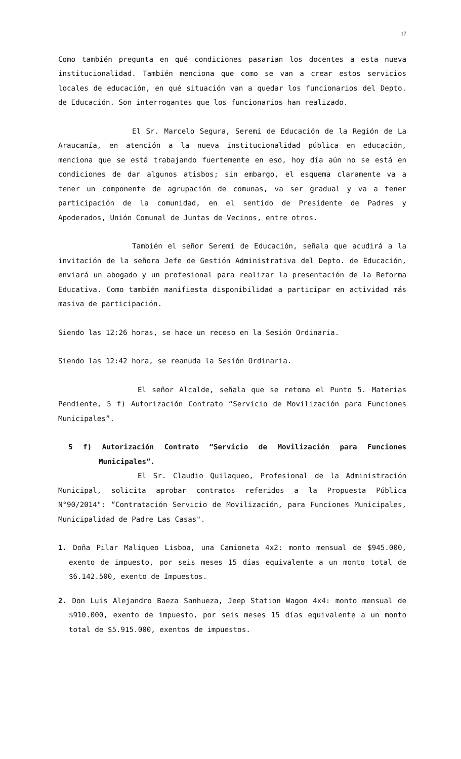17
Como también pregunta en qué condiciones pasarían los docentes a esta nueva institucionalidad. También menciona que como se van a crear estos servicios locales de educación, en qué situación van a quedar los funcionarios del Depto. de Educación. Son interrogantes que los funcionarios han realizado.
El Sr. Marcelo Segura, Seremi de Educación de la Región de La Araucanía, en atención a la nueva institucionalidad pública en educación, menciona que se está trabajando fuertemente en eso, hoy día aún no se está en condiciones de dar algunos atisbos; sin embargo, el esquema claramente va a tener un componente de agrupación de comunas, va ser gradual y va a tener participación de la comunidad, en el sentido de Presidente de Padres y Apoderados, Unión Comunal de Juntas de Vecinos, entre otros.
También el señor Seremi de Educación, señala que acudirá a la invitación de la señora Jefe de Gestión Administrativa del Depto. de Educación, enviará un abogado y un profesional para realizar la presentación de la Reforma Educativa. Como también manifiesta disponibilidad a participar en actividad más masiva de participación.
Siendo las 12:26 horas, se hace un receso en la Sesión Ordinaria.
Siendo las 12:42 hora, se reanuda la Sesión Ordinaria.
El señor Alcalde, señala que se retoma el Punto 5. Materias Pendiente, 5 f) Autorización Contrato “Servicio de Movilización para Funciones Municipales”.
5 f) Autorización Contrato “Servicio de Movilización para Funciones Municipales”.
El Sr. Claudio Quilaqueo, Profesional de la Administración Municipal, solicita aprobar contratos referidos a la Propuesta Pública N°90/2014": “Contratación Servicio de Movilización, para Funciones Municipales, Municipalidad de Padre Las Casas".
1. Doña Pilar Maliqueo Lisboa, una Camioneta 4x2: monto mensual de $945.000, exento de impuesto, por seis meses 15 días equivalente a un monto total de $6.142.500, exento de Impuestos.
2. Don Luis Alejandro Baeza Sanhueza, Jeep Station Wagon 4x4: monto mensual de $910.000, exento de impuesto, por seis meses 15 días equivalente a un monto total de $5.915.000, exentos de impuestos.